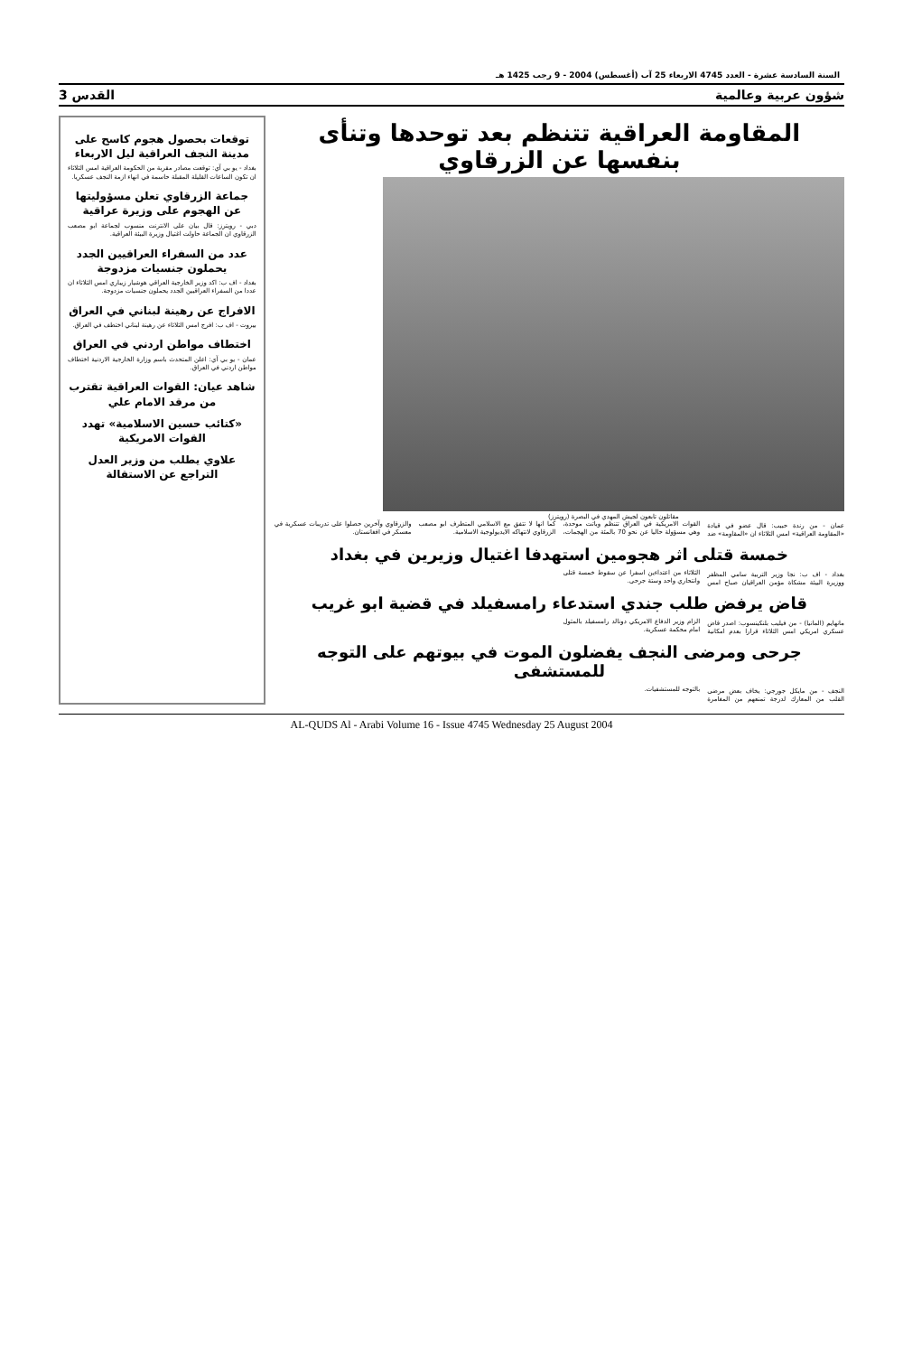السنة السادسة عشرة - العدد 4745 الاربعاء 25 آب (أغسطس) 2004 - 9 رجب 1425 هـ
شؤون عربية وعالمية القدس 3
المقاومة العراقية تتنظم بعد توحدها وتنأى بنفسها عن الزرقاوي
مقاتلون تابعون لجيش المهدي في البصرة (رويترز)
عمان - من رندة حبيب: قال عضو في قيادة «المقاومة العراقية» امس الثلاثاء ان «المقاومة» ضد القوات الامريكية في العراق تتنظم وباتت موحدة، وهي مسؤولة حاليا عن نحو 70 بالمئة من الهجمات، كما انها لا تتفق مع الاسلامي المتطرف ابو مصعب الزرقاوي لانتهاكه الايديولوجية الاسلامية.
والزرقاوي وآخرين حصلوا على تدريبات عسكرية في معسكر في افغانستان.
خمسة قتلى اثر هجومين استهدفا اغتيال وزيرين في بغداد
بغداد - اف ب: نجا وزير التربية سامي المظفر ووزيرة البيئة مشكاة مؤمن العراقيان صباح امس الثلاثاء من اعتداءين اسفرا عن سقوط خمسة قتلى وانتحاري واحد وستة جرحى.
قاض يرفض طلب جندي استدعاء رامسفيلد في قضية ابو غريب
مانهايم (المانيا) - من فيليب بلنكينسوب: اصدر قاض عسكري امريكي امس الثلاثاء قرارا بعدم امكانية الزام وزير الدفاع الامريكي دونالد رامسفيلد بالمثول امام محكمة عسكرية.
جرحى ومرضى النجف يفضلون الموت في بيوتهم على التوجه للمستشفى
النجف - من مايكل جورجي: يخاف بعض مرضى القلب من المعارك لدرجة تمنعهم من المغامرة بالتوجه للمستشفيات.
توقعات بحصول هجوم كاسح على مدينة النجف العراقية ليل الاربعاء
بغداد - يو بي آي: توقعت مصادر مقربة من الحكومة العراقية امس الثلاثاء ان تكون الساعات القليلة المقبلة حاسمة في انهاء ازمة النجف عسكريا.
جماعة الزرقاوي تعلن مسؤوليتها عن الهجوم على وزيرة عراقية
دبي - رويترز: قال بيان على الانترنت منسوب لجماعة ابو مصعب الزرقاوي ان الجماعة حاولت اغتيال وزيرة البيئة العراقية.
عدد من السفراء العراقيين الجدد يحملون جنسيات مزدوجة
بغداد - اف ب: اكد وزير الخارجية العراقي هوشيار زيباري امس الثلاثاء ان عددا من السفراء العراقيين الجدد يحملون جنسيات مزدوجة.
الافراج عن رهينة لبناني في العراق
بيروت - اف ب: افرج امس الثلاثاء عن رهينة لبناني اختطف في العراق.
اختطاف مواطن اردني في العراق
عمان - يو بي آي: اعلن المتحدث باسم وزارة الخارجية الاردنية اختطاف مواطن اردني في العراق.
شاهد عيان: القوات العراقية تقترب من مرقد الامام علي
«كتائب حسين الاسلامية» تهدد القوات الامريكية
علاوي يطلب من وزير العدل التراجع عن الاستقالة
AL-QUDS Al - Arabi Volume 16 - Issue 4745 Wednesday 25 August 2004